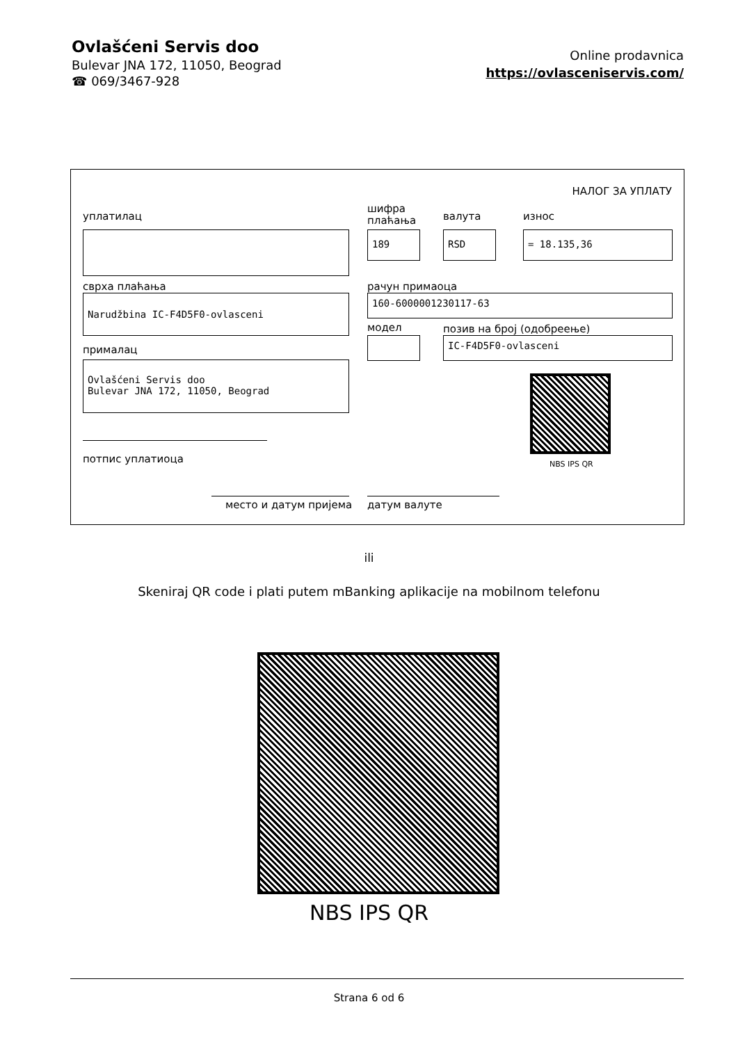Ovlašćeni Servis doo
Bulevar JNA 172, 11050, Beograd
☎ 069/3467-928
Online prodavnica
https://ovlasceniservis.com/
НАЛОГ ЗА УПЛАТУ
уплатилац
шифра
плаћања
валута износ
189 RSD = 18.135,36
сврха плаћања рачун примаоца
Narudžbina IC-F4D5F0-ovlasceni 160-6000001230117-63
модел позив на број (одобреење)
IC-F4D5F0-ovlasceni
прималац
Ovlašćeni Servis doo
Bulevar JNA 172, 11050, Beograd
NBS IPS QR
потпис уплатиоца
место и датум пријема датум валуте
ili
Skeniraj QR code i plati putem mBanking aplikacije na mobilnom telefonu
NBS IPS QR
Strana 6 od 6